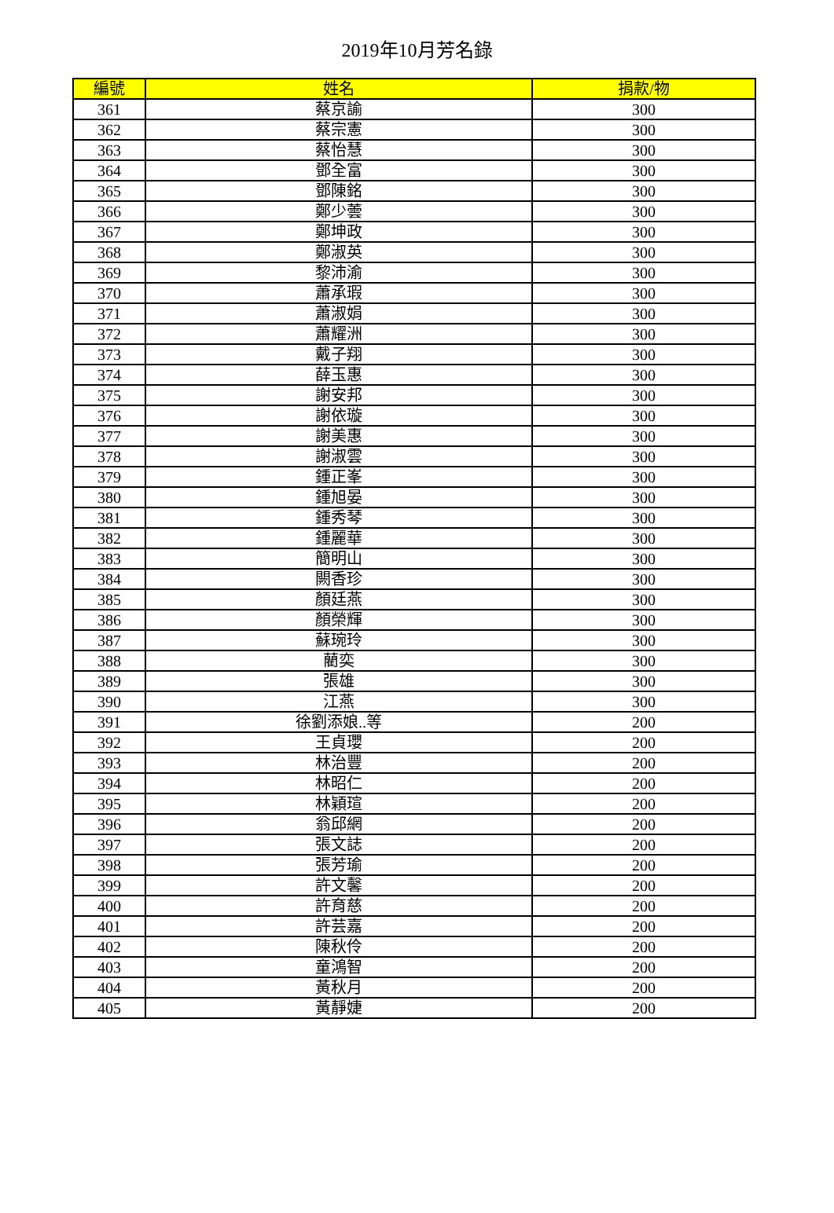2019年10月芳名錄
| 編號 | 姓名 | 捐款/物 |
| --- | --- | --- |
| 361 | 蔡京諭 | 300 |
| 362 | 蔡宗憲 | 300 |
| 363 | 蔡怡慧 | 300 |
| 364 | 鄧全富 | 300 |
| 365 | 鄧陳銘 | 300 |
| 366 | 鄭少蕓 | 300 |
| 367 | 鄭坤政 | 300 |
| 368 | 鄭淑英 | 300 |
| 369 | 黎沛渝 | 300 |
| 370 | 蕭承瑕 | 300 |
| 371 | 蕭淑娟 | 300 |
| 372 | 蕭耀洲 | 300 |
| 373 | 戴子翔 | 300 |
| 374 | 薛玉惠 | 300 |
| 375 | 謝安邦 | 300 |
| 376 | 謝依璇 | 300 |
| 377 | 謝美惠 | 300 |
| 378 | 謝淑雲 | 300 |
| 379 | 鍾正峯 | 300 |
| 380 | 鍾旭晏 | 300 |
| 381 | 鍾秀琴 | 300 |
| 382 | 鍾麗華 | 300 |
| 383 | 簡明山 | 300 |
| 384 | 闕香珍 | 300 |
| 385 | 顏廷燕 | 300 |
| 386 | 顏榮輝 | 300 |
| 387 | 蘇琬玲 | 300 |
| 388 | 藺奕 | 300 |
| 389 | 張雄 | 300 |
| 390 | 江燕 | 300 |
| 391 | 徐劉添娘..等 | 200 |
| 392 | 王貞瓔 | 200 |
| 393 | 林治豐 | 200 |
| 394 | 林昭仁 | 200 |
| 395 | 林穎瑄 | 200 |
| 396 | 翁邱網 | 200 |
| 397 | 張文誌 | 200 |
| 398 | 張芳瑜 | 200 |
| 399 | 許文馨 | 200 |
| 400 | 許育慈 | 200 |
| 401 | 許芸嘉 | 200 |
| 402 | 陳秋伶 | 200 |
| 403 | 童鴻智 | 200 |
| 404 | 黃秋月 | 200 |
| 405 | 黃靜婕 | 200 |